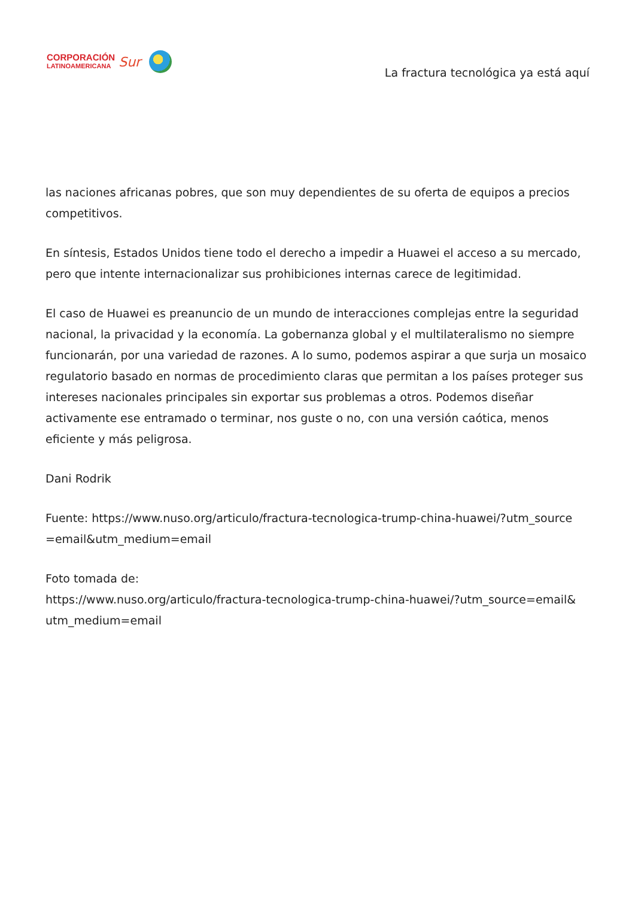CORPORACIÓN
LATINOAMERICANA
Sur
La fractura tecnológica ya está aquí
las naciones africanas pobres, que son muy dependientes de su oferta de equipos a precios competitivos.
En síntesis, Estados Unidos tiene todo el derecho a impedir a Huawei el acceso a su mercado, pero que intente internacionalizar sus prohibiciones internas carece de legitimidad.
El caso de Huawei es preanuncio de un mundo de interacciones complejas entre la seguridad nacional, la privacidad y la economía. La gobernanza global y el multilateralismo no siempre funcionarán, por una variedad de razones. A lo sumo, podemos aspirar a que surja un mosaico regulatorio basado en normas de procedimiento claras que permitan a los países proteger sus intereses nacionales principales sin exportar sus problemas a otros. Podemos diseñar activamente ese entramado o terminar, nos guste o no, con una versión caótica, menos eficiente y más peligrosa.
Dani Rodrik
Fuente: https://www.nuso.org/articulo/fractura-tecnologica-trump-china-huawei/?utm_source =email&utm_medium=email
Foto tomada de:
https://www.nuso.org/articulo/fractura-tecnologica-trump-china-huawei/?utm_source=email& utm_medium=email